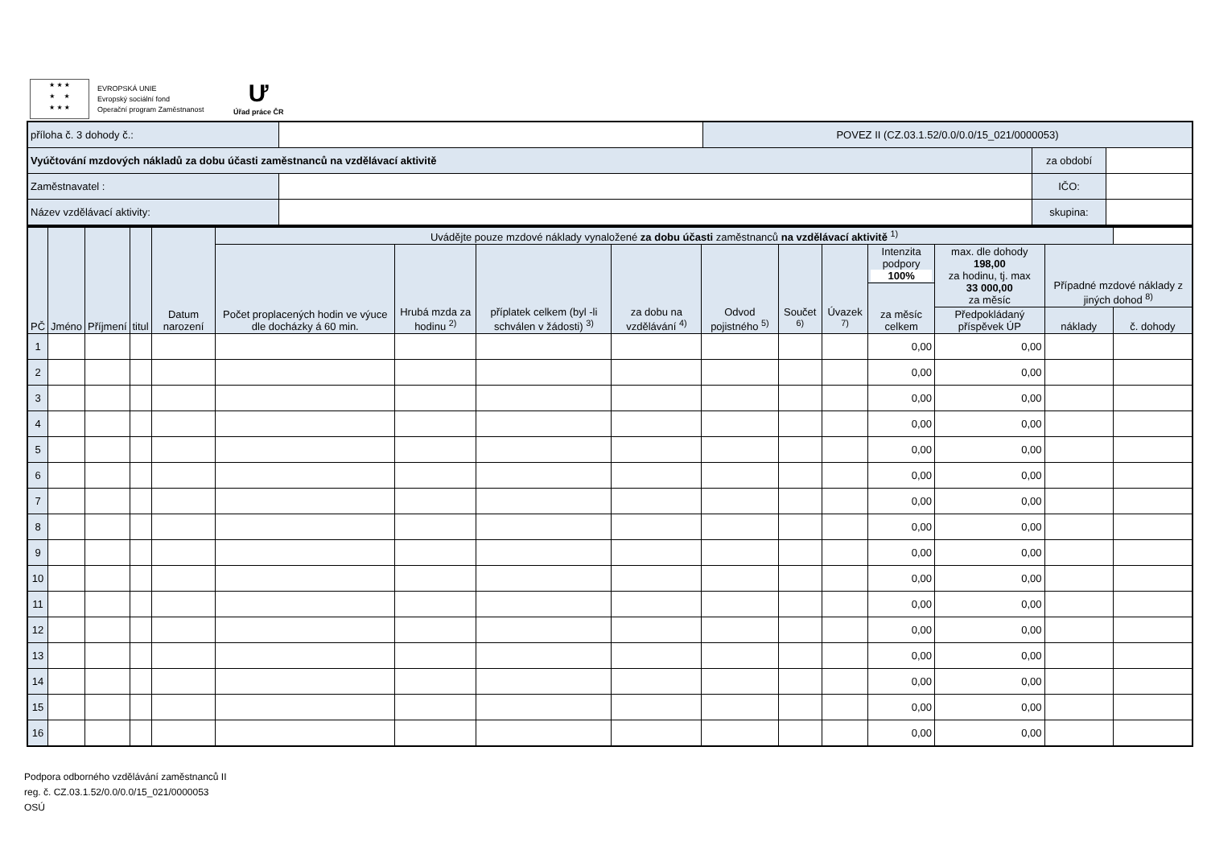★ ★ ★
★ ★
★ ★ ★
EVROPSKÁ UNIE
Evropský sociální fond
Operační program Zaměstnanost
Ư
Úřad práce ČR
| příloha č. 3 dohody č.: | | POVEZ II (CZ.03.1.52/0.0/0.0/15_021/0000053) | | |
| Vyúčtování mzdových nákladů za dobu účasti zaměstnanců na vzdělávací aktivitě | | | za období | |
| Zaměstnavatel : | | | IČO: | |
| Název vzdělávací aktivity: | | | skupina: | |
| PČ | Jméno | Příjmení | titul | Datum narození | Uvádějte pouze mzdové náklady vynaložené za dobu účasti zaměstnanců na vzdělávací aktivitě <sup>1)</sup> | | | | | | | | | | |
| --- | --- | --- | --- | --- | --- | --- | --- | --- | --- | --- | --- | --- | --- | --- | --- |
| | | | | | Počet proplacených hodin ve výuce dle docházky á 60 min. | Hrubá mzda za hodinu <sup>2)</sup> | příplatek celkem (byl -li schválen v žádosti) <sup>3)</sup> | za dobu na vzdělávání <sup>4)</sup> | Odvod pojistného <sup>5)</sup> | Součet <sup>6)</sup> | Úvazek <sup>7)</sup> | Intenzita podpory 100% | max. dle dohody 198,00 za hodinu, tj. max 33 000,00 za měsíc | Případné mzdové náklady z jiných dohod <sup>8)</sup> | |
| | | | | | | | | | | | | za měsíc celkem | | | |
| | | | | | | | | | | | | | Předpokládaný příspěvek ÚP | náklady | č. dohody |
| 1 | | | | | | | | | | | | 0,00 | 0,00 | | |
| 2 | | | | | | | | | | | | 0,00 | 0,00 | | |
| 3 | | | | | | | | | | | | 0,00 | 0,00 | | |
| 4 | | | | | | | | | | | | 0,00 | 0,00 | | |
| 5 | | | | | | | | | | | | 0,00 | 0,00 | | |
| 6 | | | | | | | | | | | | 0,00 | 0,00 | | |
| 7 | | | | | | | | | | | | 0,00 | 0,00 | | |
| 8 | | | | | | | | | | | | 0,00 | 0,00 | | |
| 9 | | | | | | | | | | | | 0,00 | 0,00 | | |
| 10 | | | | | | | | | | | | 0,00 | 0,00 | | |
| 11 | | | | | | | | | | | | 0,00 | 0,00 | | |
| 12 | | | | | | | | | | | | 0,00 | 0,00 | | |
| 13 | | | | | | | | | | | | 0,00 | 0,00 | | |
| 14 | | | | | | | | | | | | 0,00 | 0,00 | | |
| 15 | | | | | | | | | | | | 0,00 | 0,00 | | |
| 16 | | | | | | | | | | | | 0,00 | 0,00 | | |
Podpora odborného vzdělávání zaměstnanců II
reg. č. CZ.03.1.52/0.0/0.0/15_021/0000053
OSÚ